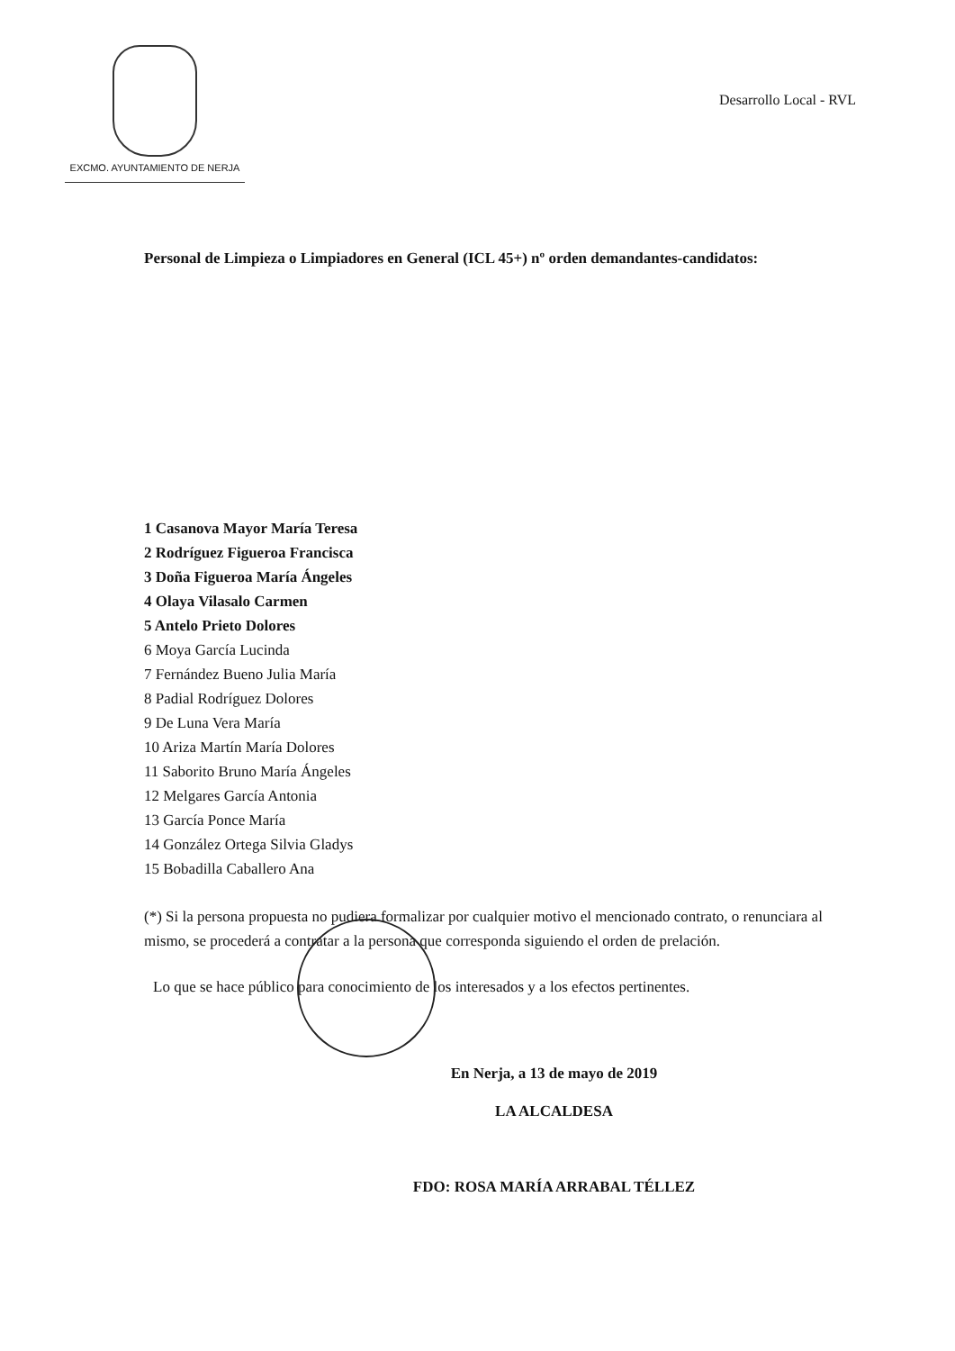EXCMO. AYUNTAMIENTO DE NERJA
Desarrollo Local - RVL
Personal de Limpieza o Limpiadores en General (ICL 45+) nº orden demandantes-candidatos:
1 Casanova Mayor María Teresa
2 Rodríguez Figueroa Francisca
3 Doña Figueroa María Ángeles
4 Olaya Vilasalo Carmen
5 Antelo Prieto Dolores
6 Moya García Lucinda
7 Fernández Bueno Julia María
8 Padial Rodríguez Dolores
9 De Luna Vera María
10 Ariza Martín María Dolores
11 Saborito Bruno María Ángeles
12 Melgares García Antonia
13 García Ponce María
14 González Ortega Silvia Gladys
15 Bobadilla Caballero Ana
(*) Si la persona propuesta no pudiera formalizar por cualquier motivo el mencionado contrato, o renunciara al mismo, se procederá a contratar a la persona que corresponda siguiendo el orden de prelación.
Lo que se hace público para conocimiento de los interesados y a los efectos pertinentes.
En Nerja, a 13 de mayo de 2019
LA ALCALDESA
FDO: ROSA MARÍA ARRABAL TÉLLEZ